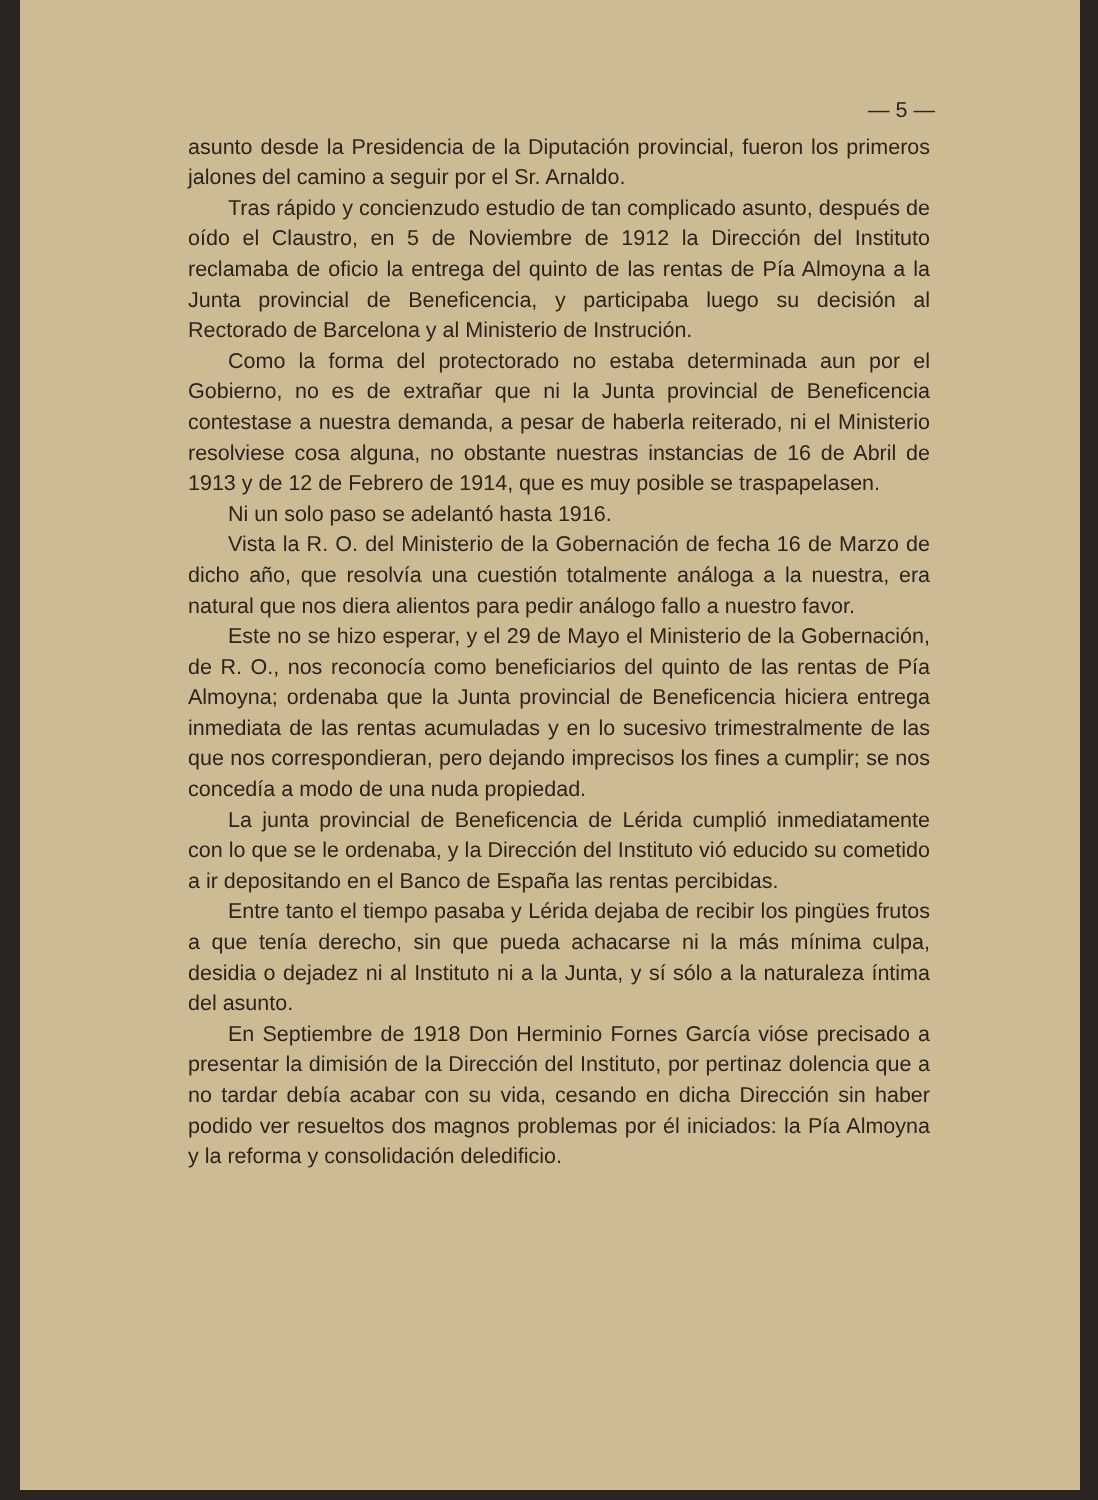— 5 —
asunto desde la Presidencia de la Diputación provincial, fueron los primeros jalones del camino a seguir por el Sr. Arnaldo.
Tras rápido y concienzudo estudio de tan complicado asunto, después de oído el Claustro, en 5 de Noviembre de 1912 la Dirección del Instituto reclamaba de oficio la entrega del quinto de las rentas de Pía Almoyna a la Junta provincial de Beneficencia, y participaba luego su decisión al Rectorado de Barcelona y al Ministerio de Instrución.
Como la forma del protectorado no estaba determinada aun por el Gobierno, no es de extrañar que ni la Junta provincial de Beneficencia contestase a nuestra demanda, a pesar de haberla reiterado, ni el Ministerio resolviese cosa alguna, no obstante nuestras instancias de 16 de Abril de 1913 y de 12 de Febrero de 1914, que es muy posible se traspapelasen.
Ni un solo paso se adelantó hasta 1916.
Vista la R. O. del Ministerio de la Gobernación de fecha 16 de Marzo de dicho año, que resolvía una cuestión totalmente análoga a la nuestra, era natural que nos diera alientos para pedir análogo fallo a nuestro favor.
Este no se hizo esperar, y el 29 de Mayo el Ministerio de la Gobernación, de R. O., nos reconocía como beneficiarios del quinto de las rentas de Pía Almoyna; ordenaba que la Junta provincial de Beneficencia hiciera entrega inmediata de las rentas acumuladas y en lo sucesivo trimestralmente de las que nos correspondieran, pero dejando imprecisos los fines a cumplir; se nos concedía a modo de una nuda propiedad.
La junta provincial de Beneficencia de Lérida cumplió inmediatamente con lo que se le ordenaba, y la Dirección del Instituto vió educido su cometido a ir depositando en el Banco de España las rentas percibidas.
Entre tanto el tiempo pasaba y Lérida dejaba de recibir los pingües frutos a que tenía derecho, sin que pueda achacarse ni la más mínima culpa, desidia o dejadez ni al Instituto ni a la Junta, y sí sólo a la naturaleza íntima del asunto.
En Septiembre de 1918 Don Herminio Fornes García vióse precisado a presentar la dimisión de la Dirección del Instituto, por pertinaz dolencia que a no tardar debía acabar con su vida, cesando en dicha Dirección sin haber podido ver resueltos dos magnos problemas por él iniciados: la Pía Almoyna y la reforma y consolidación deledificio.